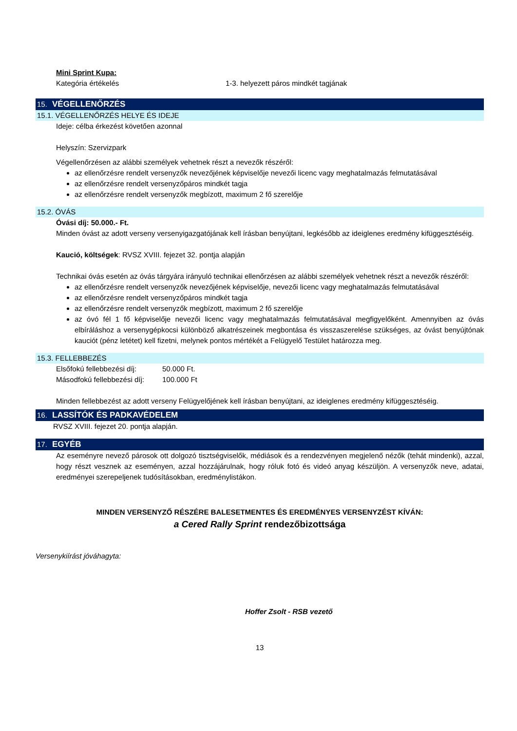Mini Sprint Kupa:
Kategória értékelés 1-3. helyezett páros mindkét tagjának
15. VÉGELLENŐRZÉS
15.1. VÉGELLENŐRZÉS HELYE ÉS IDEJE
Ideje: célba érkezést követően azonnal
Helyszín: Szervizpark
Végellenőrzésen az alábbi személyek vehetnek részt a nevezők részéről:
az ellenőrzésre rendelt versenyzők nevezőjének képviselője nevezői licenc vagy meghatalmazás felmutatásával
az ellenőrzésre rendelt versenyzőpáros mindkét tagja
az ellenőrzésre rendelt versenyzők megbízott, maximum 2 fő szerelője
15.2. ÓVÁS
Óvási díj: 50.000.- Ft.
Minden óvást az adott verseny versenyigazgatójának kell írásban benyújtani, legkésőbb az ideiglenes eredmény kifüggesztéséig.
Kaució, költségek: RVSZ XVIII. fejezet 32. pontja alapján
Technikai óvás esetén az óvás tárgyára irányuló technikai ellenőrzésen az alábbi személyek vehetnek részt a nevezők részéről:
az ellenőrzésre rendelt versenyzők nevezőjének képviselője, nevezői licenc vagy meghatalmazás felmutatásával
az ellenőrzésre rendelt versenyzőpáros mindkét tagja
az ellenőrzésre rendelt versenyzők megbízott, maximum 2 fő szerelője
az óvó fél 1 fő képviselője nevezői licenc vagy meghatalmazás felmutatásával megfigyelőként. Amennyiben az óvás elbíráláshoz a versenygépkocsi különböző alkatrészeinek megbontása és visszaszerelése szükséges, az óvást benyújtónak kauciót (pénz letétet) kell fizetni, melynek pontos mértékét a Felügyelő Testület határozza meg.
15.3. FELLEBBEZÉS
Elsőfokú fellebbezési díj: 50.000 Ft.
Másodfokú fellebbezési díj: 100.000 Ft
Minden fellebbezést az adott verseny Felügyelőjének kell írásban benyújtani, az ideiglenes eredmény kifüggesztéséig.
16. LASSÍTÓK ÉS PADKAVÉDELEM
RVSZ XVIII. fejezet 20. pontja alapján.
17. EGYÉB
Az eseményre nevező párosok ott dolgozó tisztségviselők, médiások és a rendezvényen megjelenő nézők (tehát mindenki), azzal, hogy részt vesznek az eseményen, azzal hozzájárulnak, hogy róluk fotó és videó anyag készüljön. A versenyzők neve, adatai, eredményei szerepeljenek tudósításokban, eredménylistákon.
MINDEN VERSENYZŐ RÉSZÉRE BALESETMENTES ÉS EREDMÉNYES VERSENYZÉST KÍVÁN:
a Cered Rally Sprint rendezőbizottsága
Versenykiírást jóváhagyta:
Hoffer Zsolt - RSB vezető
13